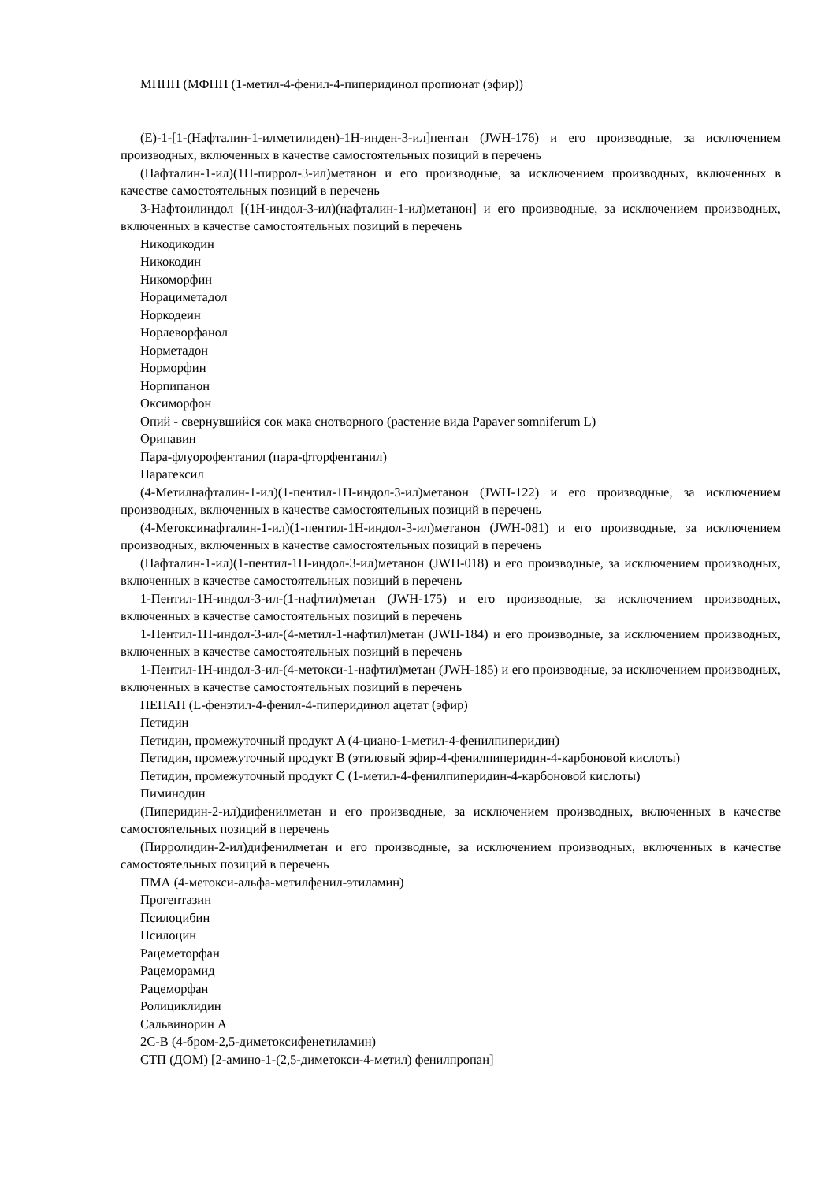МППП (МФПП (1-метил-4-фенил-4-пиперидинол пропионат (эфир))
(E)-1-[1-(Нафталин-1-илметилиден)-1H-инден-3-ил]пентан (JWH-176) и его производные, за исключением производных, включенных в качестве самостоятельных позиций в перечень
(Нафталин-1-ил)(1H-пиррол-3-ил)метанон и его производные, за исключением производных, включенных в качестве самостоятельных позиций в перечень
3-Нафтоилиндол [(1H-индол-3-ил)(нафталин-1-ил)метанон] и его производные, за исключением производных, включенных в качестве самостоятельных позиций в перечень
Никодикодин
Никокодин
Никоморфин
Норациметадол
Норкодеин
Норлеворфанол
Норметадон
Норморфин
Норпипанон
Оксиморфон
Опий - свернувшийся сок мака снотворного (растение вида Papaver somniferum L)
Орипавин
Пара-флуорофентанил (пара-фторфентанил)
Парагексил
(4-Метилнафталин-1-ил)(1-пентил-1H-индол-3-ил)метанон (JWH-122) и его производные, за исключением производных, включенных в качестве самостоятельных позиций в перечень
(4-Метоксинафталин-1-ил)(1-пентил-1H-индол-3-ил)метанон (JWH-081) и его производные, за исключением производных, включенных в качестве самостоятельных позиций в перечень
(Нафталин-1-ил)(1-пентил-1H-индол-3-ил)метанон (JWH-018) и его производные, за исключением производных, включенных в качестве самостоятельных позиций в перечень
1-Пентил-1H-индол-3-ил-(1-нафтил)метан (JWH-175) и его производные, за исключением производных, включенных в качестве самостоятельных позиций в перечень
1-Пентил-1H-индол-3-ил-(4-метил-1-нафтил)метан (JWH-184) и его производные, за исключением производных, включенных в качестве самостоятельных позиций в перечень
1-Пентил-1H-индол-3-ил-(4-метокси-1-нафтил)метан (JWH-185) и его производные, за исключением производных, включенных в качестве самостоятельных позиций в перечень
ПЕПАП (L-фенэтил-4-фенил-4-пиперидинол ацетат (эфир)
Петидин
Петидин, промежуточный продукт A (4-циано-1-метил-4-фенилпиперидин)
Петидин, промежуточный продукт B (этиловый эфир-4-фенилпиперидин-4-карбоновой кислоты)
Петидин, промежуточный продукт C (1-метил-4-фенилпиперидин-4-карбоновой кислоты)
Пиминодин
(Пиперидин-2-ил)дифенилметан и его производные, за исключением производных, включенных в качестве самостоятельных позиций в перечень
(Пирролидин-2-ил)дифенилметан и его производные, за исключением производных, включенных в качестве самостоятельных позиций в перечень
ПМА (4-метокси-альфа-метилфенил-этиламин)
Прогептазин
Псилоцибин
Псилоцин
Рацеметорфан
Рацеморамид
Рацеморфан
Ролициклидин
Сальвинорин A
2C-B (4-бром-2,5-диметоксифенетиламин)
СТП (ДОМ) [2-амино-1-(2,5-диметокси-4-метил) фенилпропан]